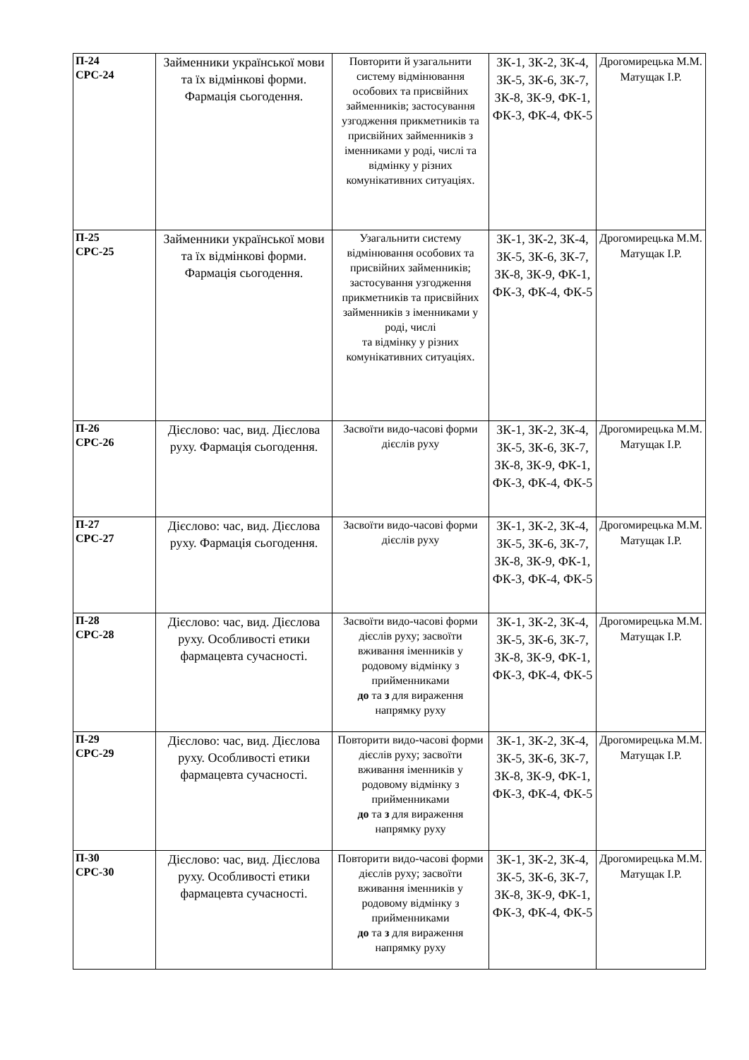| П-24 СРС-24 | Займенники української мови та їх відмінкові форми. Фармація сьогодення. | Повторити й узагальнити систему відмінювання особових та присвійних займенників; застосування узгодження прикметників та присвійних займенників з іменниками у роді, числі та відмінку у різних комунікативних ситуаціях. | ЗК-1, ЗК-2, ЗК-4, ЗК-5, ЗК-6, ЗК-7, ЗК-8, ЗК-9, ФК-1, ФК-3, ФК-4, ФК-5 | Дрогомирецька М.М. Матущак І.Р. |
| П-25 СРС-25 | Займенники української мови та їх відмінкові форми. Фармація сьогодення. | Узагальнити систему відмінювання особових та присвійних займенників; застосування узгодження прикметників та присвійних займенників з іменниками у роді, числі та відмінку у різних комунікативних ситуаціях. | ЗК-1, ЗК-2, ЗК-4, ЗК-5, ЗК-6, ЗК-7, ЗК-8, ЗК-9, ФК-1, ФК-3, ФК-4, ФК-5 | Дрогомирецька М.М. Матущак І.Р. |
| П-26 СРС-26 | Дієслово: час, вид. Дієслова руху. Фармація сьогодення. | Засвоїти видо-часові форми дієслів руху | ЗК-1, ЗК-2, ЗК-4, ЗК-5, ЗК-6, ЗК-7, ЗК-8, ЗК-9, ФК-1, ФК-3, ФК-4, ФК-5 | Дрогомирецька М.М. Матущак І.Р. |
| П-27 СРС-27 | Дієслово: час, вид. Дієслова руху. Фармація сьогодення. | Засвоїти видо-часові форми дієслів руху | ЗК-1, ЗК-2, ЗК-4, ЗК-5, ЗК-6, ЗК-7, ЗК-8, ЗК-9, ФК-1, ФК-3, ФК-4, ФК-5 | Дрогомирецька М.М. Матущак І.Р. |
| П-28 СРС-28 | Дієслово: час, вид. Дієслова руху. Особливості етики фармацевта сучасності. | Засвоїти видо-часові форми дієслів руху; засвоїти вживання іменників у родовому відмінку з прийменниками до та з для вираження напрямку руху | ЗК-1, ЗК-2, ЗК-4, ЗК-5, ЗК-6, ЗК-7, ЗК-8, ЗК-9, ФК-1, ФК-3, ФК-4, ФК-5 | Дрогомирецька М.М. Матущак І.Р. |
| П-29 СРС-29 | Дієслово: час, вид. Дієслова руху. Особливості етики фармацевта сучасності. | Повторити видо-часові форми дієслів руху; засвоїти вживання іменників у родовому відмінку з прийменниками до та з для вираження напрямку руху | ЗК-1, ЗК-2, ЗК-4, ЗК-5, ЗК-6, ЗК-7, ЗК-8, ЗК-9, ФК-1, ФК-3, ФК-4, ФК-5 | Дрогомирецька М.М. Матущак І.Р. |
| П-30 СРС-30 | Дієслово: час, вид. Дієслова руху. Особливості етики фармацевта сучасності. | Повторити видо-часові форми дієслів руху; засвоїти вживання іменників у родовому відмінку з прийменниками до та з для вираження напрямку руху | ЗК-1, ЗК-2, ЗК-4, ЗК-5, ЗК-6, ЗК-7, ЗК-8, ЗК-9, ФК-1, ФК-3, ФК-4, ФК-5 | Дрогомирецька М.М. Матущак І.Р. |